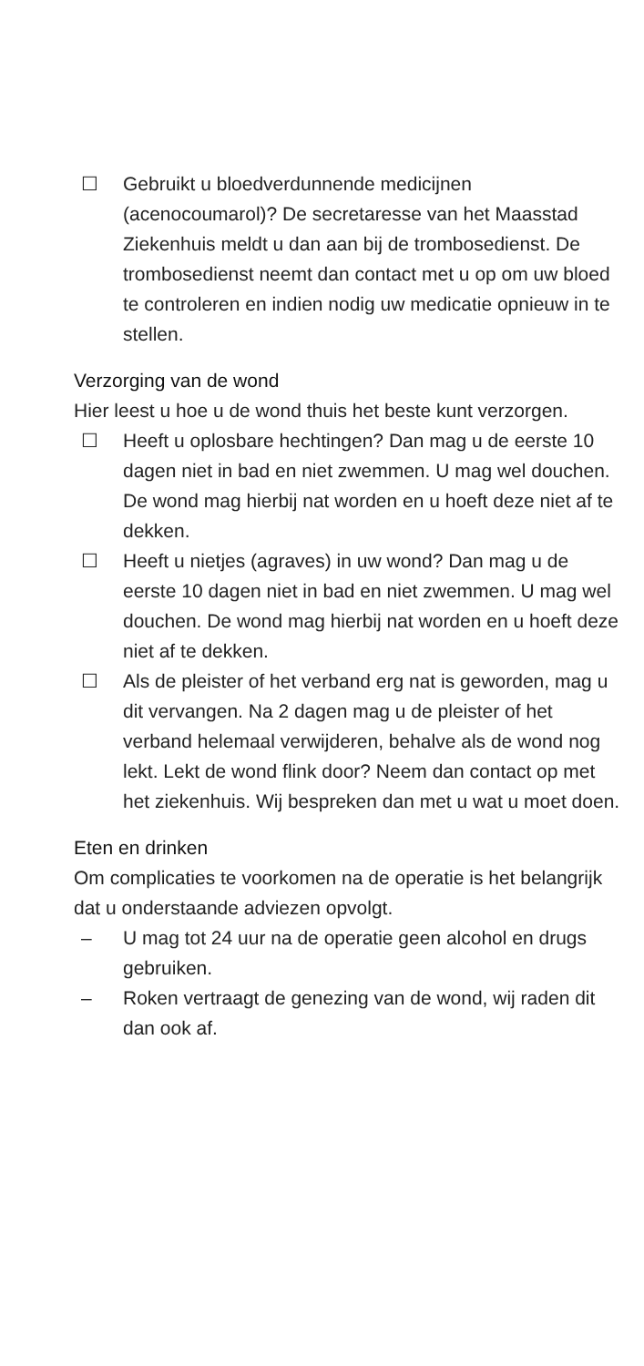☐ Gebruikt u bloedverdunnende medicijnen (acenocoumarol)? De secretaresse van het Maasstad Ziekenhuis meldt u dan aan bij de trombosedienst. De trombosedienst neemt dan contact met u op om uw bloed te controleren en indien nodig uw medicatie opnieuw in te stellen.
Verzorging van de wond
Hier leest u hoe u de wond thuis het beste kunt verzorgen.
☐ Heeft u oplosbare hechtingen? Dan mag u de eerste 10 dagen niet in bad en niet zwemmen. U mag wel douchen. De wond mag hierbij nat worden en u hoeft deze niet af te dekken.
☐ Heeft u nietjes (agraves) in uw wond? Dan mag u de eerste 10 dagen niet in bad en niet zwemmen. U mag wel douchen. De wond mag hierbij nat worden en u hoeft deze niet af te dekken.
☐ Als de pleister of het verband erg nat is geworden, mag u dit vervangen. Na 2 dagen mag u de pleister of het verband helemaal verwijderen, behalve als de wond nog lekt. Lekt de wond flink door? Neem dan contact op met het ziekenhuis. Wij bespreken dan met u wat u moet doen.
Eten en drinken
Om complicaties te voorkomen na de operatie is het belangrijk dat u onderstaande adviezen opvolgt.
– U mag tot 24 uur na de operatie geen alcohol en drugs gebruiken.
– Roken vertraagt de genezing van de wond, wij raden dit dan ook af.